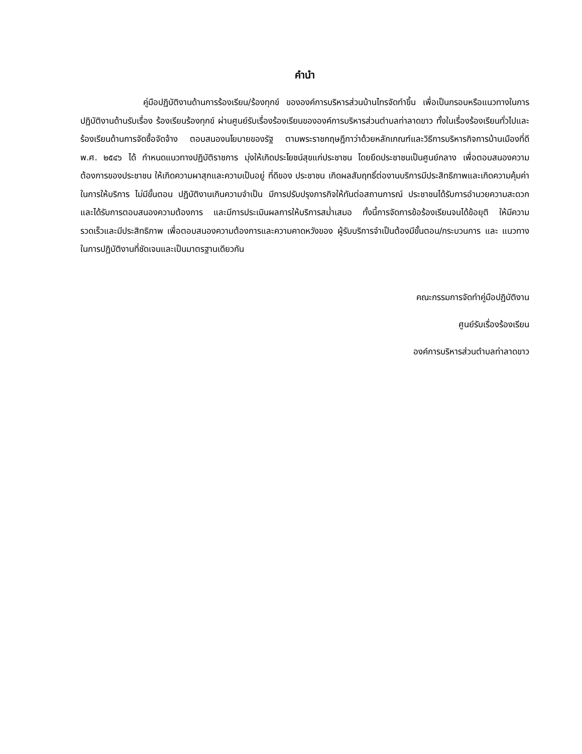คำนำ
คู่มือปฏิบัติงานด้านการร้องเรียน/ร้องทุกข์ ขององค์การบริหารส่วนบ้านไทรจัดทำขึ้น เพื่อเป็นกรอบหรือแนวทางในการปฏิบัติงานด้านรับเรื่อง ร้องเรียนร้องทุกข์ ผ่านศูนย์รับเรื่องร้องเรียนขององค์การบริหารส่วนตำบลท่าลาดขาว ทั้งในเรื่องร้องเรียนทั่วไปและ ร้องเรียนด้านการจัดซื้อจัดจ้าง ตอบสนองนโยบายของรัฐ ตามพระราชกฤษฎีกาว่าด้วยหลักเกณฑ์และวิธีการบริหารกิจการบ้านเมืองที่ดี พ.ศ. ๒๕๔๖ ได้ กำหนดแนวทางปฏิบัติราชการ มุ่งให้เกิดประโยชน์สุขแก่ประชาชน โดยยึดประชาชนเป็นศูนย์กลาง เพื่อตอบสนองความต้องการของประชาชน ให้เกิดความผาสุกและความเป็นอยู่ ที่ดีของ ประชาชน เกิดผลสัมฤทธิ์ต่องานบริการมีประสิทธิภาพและเกิดความคุ้มค่าในการให้บริการ ไม่มีขั้นตอน ปฏิบัติงานเกินความจำเป็น มีการปรับปรุงภารกิจให้ทันต่อสถานการณ์ ประชาชนได้รับการอำนวยความสะดวก และได้รับการตอบสนองความต้องการ และมีการประเมินผลการให้บริการสม่ำเสมอ ทั้งนี้การจัดการข้อร้องเรียนจนได้ข้อยุติ ให้มีความรวดเร็วและมีประสิทธิภาพ เพื่อตอบสนองความต้องการและความคาดหวังของ ผู้รับบริการจำเป็นต้องมีขั้นตอน/กระบวนการ และ แนวทางในการปฏิบัติงานที่ชัดเจนและเป็นมาตรฐานเดียวกัน
คณะกรรมการจัดทำคู่มือปฏิบัติงาน
ศูนย์รับเรื่องร้องเรียน
องค์การบริหารส่วนตำบลท่าลาดขาว